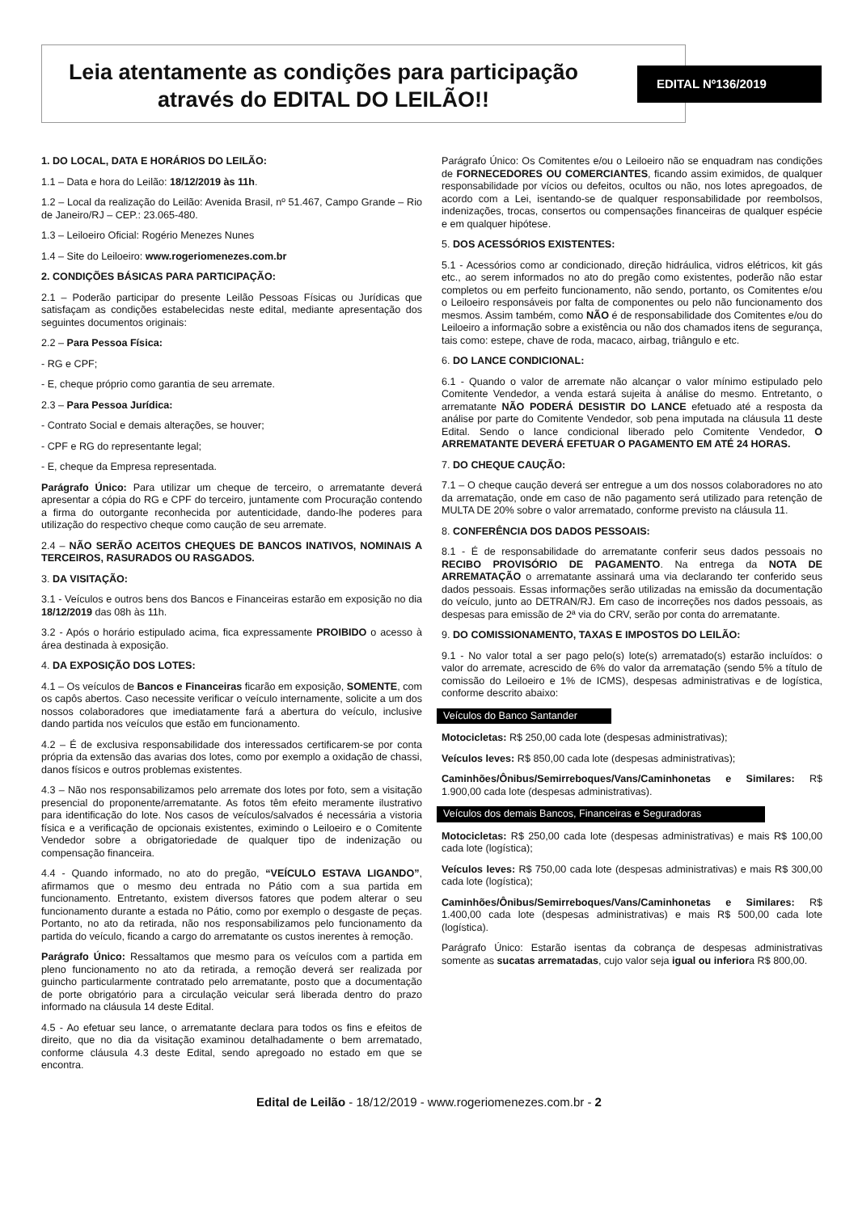Leia atentamente as condições para participação através do EDITAL DO LEILÃO!!
EDITAL Nº136/2019
1. DO LOCAL, DATA E HORÁRIOS DO LEILÃO:
1.1 – Data e hora do Leilão: 18/12/2019 às 11h.
1.2 – Local da realização do Leilão: Avenida Brasil, nº 51.467, Campo Grande – Rio de Janeiro/RJ – CEP.: 23.065-480.
1.3 – Leiloeiro Oficial: Rogério Menezes Nunes
1.4 – Site do Leiloeiro: www.rogeriomenezes.com.br
2. CONDIÇÕES BÁSICAS PARA PARTICIPAÇÃO:
2.1 – Poderão participar do presente Leilão Pessoas Físicas ou Jurídicas que satisfaçam as condições estabelecidas neste edital, mediante apresentação dos seguintes documentos originais:
2.2 – Para Pessoa Física:
- RG e CPF;
- E, cheque próprio como garantia de seu arremate.
2.3 – Para Pessoa Jurídica:
- Contrato Social e demais alterações, se houver;
- CPF e RG do representante legal;
- E, cheque da Empresa representada.
Parágrafo Único: Para utilizar um cheque de terceiro, o arrematante deverá apresentar a cópia do RG e CPF do terceiro, juntamente com Procuração contendo a firma do outorgante reconhecida por autenticidade, dando-lhe poderes para utilização do respectivo cheque como caução de seu arremate.
2.4 – NÃO SERÃO ACEITOS CHEQUES DE BANCOS INATIVOS, NOMINAIS A TERCEIROS, RASURADOS OU RASGADOS.
3. DA VISITAÇÃO:
3.1 - Veículos e outros bens dos Bancos e Financeiras estarão em exposição no dia 18/12/2019 das 08h às 11h.
3.2 - Após o horário estipulado acima, fica expressamente PROIBIDO o acesso à área destinada à exposição.
4. DA EXPOSIÇÃO DOS LOTES:
4.1 – Os veículos de Bancos e Financeiras ficarão em exposição, SOMENTE, com os capôs abertos. Caso necessite verificar o veículo internamente, solicite a um dos nossos colaboradores que imediatamente fará a abertura do veículo, inclusive dando partida nos veículos que estão em funcionamento.
4.2 – É de exclusiva responsabilidade dos interessados certificarem-se por conta própria da extensão das avarias dos lotes, como por exemplo a oxidação de chassi, danos físicos e outros problemas existentes.
4.3 – Não nos responsabilizamos pelo arremate dos lotes por foto, sem a visitação presencial do proponente/arrematante. As fotos têm efeito meramente ilustrativo para identificação do lote. Nos casos de veículos/salvados é necessária a vistoria física e a verificação de opcionais existentes, eximindo o Leiloeiro e o Comitente Vendedor sobre a obrigatoriedade de qualquer tipo de indenização ou compensação financeira.
4.4 - Quando informado, no ato do pregão, “VEÍCULO ESTAVA LIGANDO”, afirmamos que o mesmo deu entrada no Pátio com a sua partida em funcionamento. Entretanto, existem diversos fatores que podem alterar o seu funcionamento durante a estada no Pátio, como por exemplo o desgaste de peças. Portanto, no ato da retirada, não nos responsabilizamos pelo funcionamento da partida do veículo, ficando a cargo do arrematante os custos inerentes à remoção.
Parágrafo Único: Ressaltamos que mesmo para os veículos com a partida em pleno funcionamento no ato da retirada, a remoção deverá ser realizada por guincho particularmente contratado pelo arrematante, posto que a documentação de porte obrigatório para a circulação veicular será liberada dentro do prazo informado na cláusula 14 deste Edital.
4.5 - Ao efetuar seu lance, o arrematante declara para todos os fins e efeitos de direito, que no dia da visitação examinou detalhadamente o bem arrematado, conforme cláusula 4.3 deste Edital, sendo apregoado no estado em que se encontra.
Parágrafo Único: Os Comitentes e/ou o Leiloeiro não se enquadram nas condições de FORNECEDORES OU COMERCIANTES, ficando assim eximidos, de qualquer responsabilidade por vícios ou defeitos, ocultos ou não, nos lotes apregoados, de acordo com a Lei, isentando-se de qualquer responsabilidade por reembolsos, indenizações, trocas, consertos ou compensações financeiras de qualquer espécie e em qualquer hipótese.
5. DOS ACESSÓRIOS EXISTENTES:
5.1 - Acessórios como ar condicionado, direção hidráulica, vidros elétricos, kit gás etc., ao serem informados no ato do pregão como existentes, poderão não estar completos ou em perfeito funcionamento, não sendo, portanto, os Comitentes e/ou o Leiloeiro responsáveis por falta de componentes ou pelo não funcionamento dos mesmos. Assim também, como NÃO é de responsabilidade dos Comitentes e/ou do Leiloeiro a informação sobre a existência ou não dos chamados itens de segurança, tais como: estepe, chave de roda, macaco, airbag, triângulo e etc.
6. DO LANCE CONDICIONAL:
6.1 - Quando o valor de arremate não alcançar o valor mínimo estipulado pelo Comitente Vendedor, a venda estará sujeita à análise do mesmo. Entretanto, o arrematante NÃO PODERÁ DESISTIR DO LANCE efetuado até a resposta da análise por parte do Comitente Vendedor, sob pena imputada na cláusula 11 deste Edital. Sendo o lance condicional liberado pelo Comitente Vendedor, O ARREMATANTE DEVERÁ EFETUAR O PAGAMENTO EM ATÉ 24 HORAS.
7. DO CHEQUE CAUÇÃO:
7.1 – O cheque caução deverá ser entregue a um dos nossos colaboradores no ato da arrematação, onde em caso de não pagamento será utilizado para retenção de MULTA DE 20% sobre o valor arrematado, conforme previsto na cláusula 11.
8. CONFERÊNCIA DOS DADOS PESSOAIS:
8.1 - É de responsabilidade do arrematante conferir seus dados pessoais no RECIBO PROVISÓRIO DE PAGAMENTO. Na entrega da NOTA DE ARREMATAÇÃO o arrematante assinará uma via declarando ter conferido seus dados pessoais. Essas informações serão utilizadas na emissão da documentação do veículo, junto ao DETRAN/RJ. Em caso de incorreções nos dados pessoais, as despesas para emissão de 2ª via do CRV, serão por conta do arrematante.
9. DO COMISSIONAMENTO, TAXAS E IMPOSTOS DO LEILÃO:
9.1 - No valor total a ser pago pelo(s) lote(s) arrematado(s) estarão incluídos: o valor do arremate, acrescido de 6% do valor da arrematação (sendo 5% a título de comissão do Leiloeiro e 1% de ICMS), despesas administrativas e de logística, conforme descrito abaixo:
Veículos do Banco Santander
Motocicletas: R$ 250,00 cada lote (despesas administrativas);
Veículos leves: R$ 850,00 cada lote (despesas administrativas);
Caminhões/Ônibus/Semirreboques/Vans/Caminhonetas e Similares: R$ 1.900,00 cada lote (despesas administrativas).
Veículos dos demais Bancos, Financeiras e Seguradoras
Motocicletas: R$ 250,00 cada lote (despesas administrativas) e mais R$ 100,00 cada lote (logística);
Veículos leves: R$ 750,00 cada lote (despesas administrativas) e mais R$ 300,00 cada lote (logística);
Caminhões/Ônibus/Semirreboques/Vans/Caminhonetas e Similares: R$ 1.400,00 cada lote (despesas administrativas) e mais R$ 500,00 cada lote (logística).
Parágrafo Único: Estarão isentas da cobrança de despesas administrativas somente as sucatas arrematadas, cujo valor seja igual ou inferiora R$ 800,00.
Edital de Leilão - 18/12/2019 - www.rogeriomenezes.com.br - 2